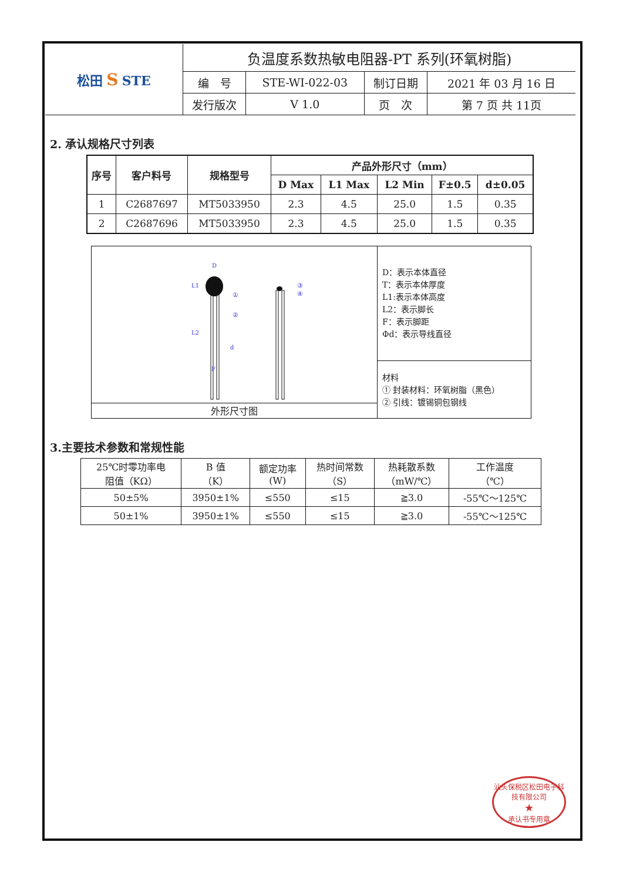| 松田 S STE | 负温度系数热敏电阻器-PT 系列(环氧树脂) | | | |
| | 编 号 | STE-WI-022-03 | 制订日期 | 2021 年 03 月 16 日 |
| | 发行版次 | V 1.0 | 页 次 | 第 7 页 共 11页 |
2. 承认规格尺寸列表
| 序号 | 客户料号 | 规格型号 | 产品外形尺寸（mm） | | | | |
| --- | --- | --- | --- | --- | --- | --- | --- |
| | | | D Max | L1 Max | L2 Min | F±0.5 | d±0.05 |
| 1 | C2687697 | MT5033950 | 2.3 | 4.5 | 25.0 | 1.5 | 0.35 |
| 2 | C2687696 | MT5033950 | 2.3 | 4.5 | 25.0 | 1.5 | 0.35 |
D
①
②
③
④
L1
L2
d
F
外形尺寸图
D：表示本体直径
T：表示本体厚度
L1:表示本体高度
L2：表示脚长
F：表示脚距
Φd：表示导线直径
材料
① 封装材料：环氧树脂（黑色）
② 引线：镀锡铜包钢线
3.主要技术参数和常规性能
| 25℃时零功率电 阻值（KΩ） | B 值 （K） | 额定功率 (W) | 热时间常数 （S） | 热耗散系数 （mW/℃） | 工作温度 （℃） |
| 50±5% | 3950±1% | ≤550 | ≤15 | ≧3.0 | -55℃～125℃ |
| 50±1% | 3950±1% | ≤550 | ≤15 | ≧3.0 | -55℃～125℃ |
汕头保税区松田电子科技有限公司
★
承认书专用章